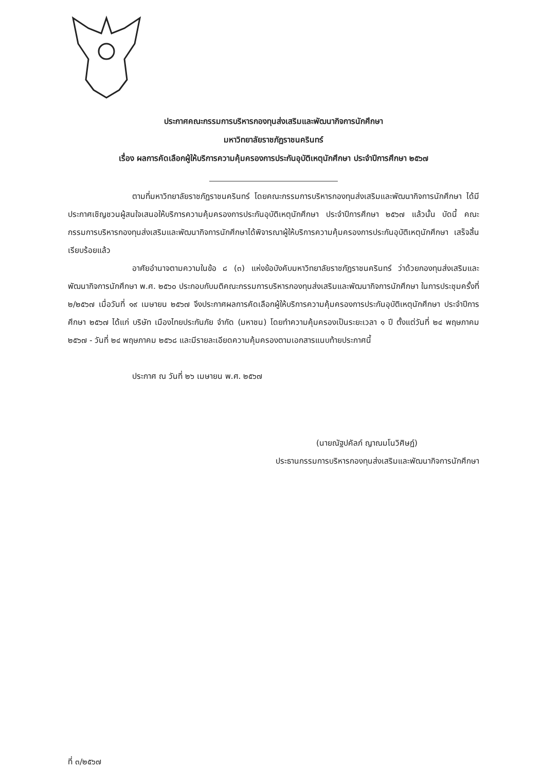ประกาศคณะกรรมการบริหารกองทุนส่งเสริมและพัฒนากิจการนักศึกษา
มหาวิทยาลัยราชภัฏราชนครินทร์
เรื่อง ผลการคัดเลือกผู้ให้บริการความคุ้มครองการประกันอุบัติเหตุนักศึกษา ประจำปีการศึกษา ๒๕๖๗
ตามที่มหาวิทยาลัยราชภัฏราชนครินทร์ โดยคณะกรรมการบริหารกองทุนส่งเสริมและพัฒนากิจการนักศึกษา ได้มีประกาศเชิญชวนผู้สนใจเสนอให้บริการความคุ้มครองการประกันอุบัติเหตุนักศึกษา ประจำปีการศึกษา ๒๕๖๗ แล้วนั้น บัดนี้ คณะกรรมการบริหารกองทุนส่งเสริมและพัฒนากิจการนักศึกษาได้พิจารณาผู้ให้บริการความคุ้มครองการประกันอุบัติเหตุนักศึกษา เสร็จสิ้นเรียบร้อยแล้ว
อาศัยอำนาจตามความในข้อ ๘ (๓) แห่งข้อบังคับมหาวิทยาลัยราชภัฏราชนครินทร์ ว่าด้วยกองทุนส่งเสริมและพัฒนากิจการนักศึกษา พ.ศ. ๒๕๖๐ ประกอบกับมติคณะกรรมการบริหารกองทุนส่งเสริมและพัฒนากิจการนักศึกษา ในการประชุมครั้งที่ ๒/๒๕๖๗ เมื่อวันที่ ๑๙ เมษายน ๒๕๖๗ จึงประกาศผลการคัดเลือกผู้ให้บริการความคุ้มครองการประกันอุบัติเหตุนักศึกษา ประจำปีการศึกษา ๒๕๖๗ ได้แก่ บริษัท เมืองไทยประกันภัย จำกัด (มหาชน) โดยทำความคุ้มครองเป็นระยะเวลา ๑ ปี ตั้งแต่วันที่ ๒๔ พฤษภาคม ๒๕๖๗ - วันที่ ๒๔ พฤษภาคม ๒๕๖๘ และมีรายละเอียดความคุ้มครองตามเอกสารแนบท้ายประกาศนี้
ประกาศ ณ วันที่ ๒๖ เมษายน พ.ศ. ๒๕๖๗
(นายณัฐปคัลภ์ ญาณมโนวิศิษฏ์)
ประธานกรรมการบริหารกองทุนส่งเสริมและพัฒนากิจการนักศึกษา
ที่ ๓/๒๕๖๗